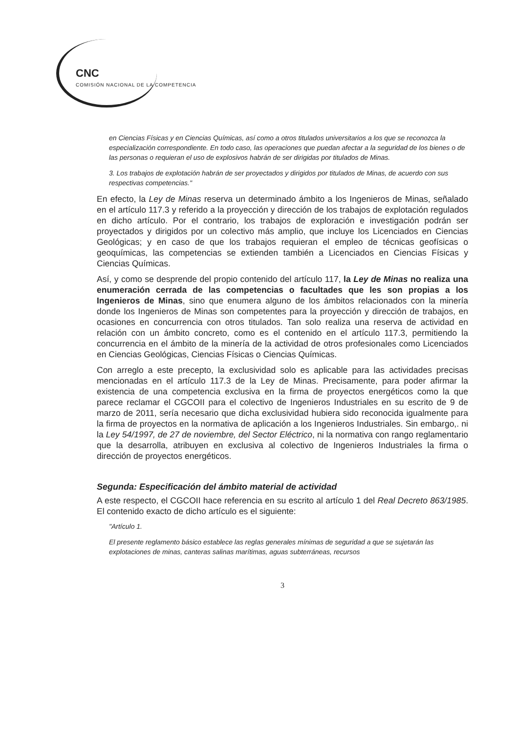CNC
COMISIÓN NACIONAL DE LA COMPETENCIA
en Ciencias Físicas y en Ciencias Químicas, así como a otros titulados universitarios a los que se reconozca la especialización correspondiente. En todo caso, las operaciones que puedan afectar a la seguridad de los bienes o de las personas o requieran el uso de explosivos habrán de ser dirigidas por titulados de Minas.
3. Los trabajos de explotación habrán de ser proyectados y dirigidos por titulados de Minas, de acuerdo con sus respectivas competencias."
En efecto, la Ley de Minas reserva un determinado ámbito a los Ingenieros de Minas, señalado en el artículo 117.3 y referido a la proyección y dirección de los trabajos de explotación regulados en dicho artículo. Por el contrario, los trabajos de exploración e investigación podrán ser proyectados y dirigidos por un colectivo más amplio, que incluye los Licenciados en Ciencias Geológicas; y en caso de que los trabajos requieran el empleo de técnicas geofísicas o geoquímicas, las competencias se extienden también a Licenciados en Ciencias Físicas y Ciencias Químicas.
Así, y como se desprende del propio contenido del artículo 117, la Ley de Minas no realiza una enumeración cerrada de las competencias o facultades que les son propias a los Ingenieros de Minas, sino que enumera alguno de los ámbitos relacionados con la minería donde los Ingenieros de Minas son competentes para la proyección y dirección de trabajos, en ocasiones en concurrencia con otros titulados. Tan solo realiza una reserva de actividad en relación con un ámbito concreto, como es el contenido en el artículo 117.3, permitiendo la concurrencia en el ámbito de la minería de la actividad de otros profesionales como Licenciados en Ciencias Geológicas, Ciencias Físicas o Ciencias Químicas.
Con arreglo a este precepto, la exclusividad solo es aplicable para las actividades precisas mencionadas en el artículo 117.3 de la Ley de Minas. Precisamente, para poder afirmar la existencia de una competencia exclusiva en la firma de proyectos energéticos como la que parece reclamar el CGCOII para el colectivo de Ingenieros Industriales en su escrito de 9 de marzo de 2011, sería necesario que dicha exclusividad hubiera sido reconocida igualmente para la firma de proyectos en la normativa de aplicación a los Ingenieros Industriales. Sin embargo,. ni la Ley 54/1997, de 27 de noviembre, del Sector Eléctrico, ni la normativa con rango reglamentario que la desarrolla, atribuyen en exclusiva al colectivo de Ingenieros Industriales la firma o dirección de proyectos energéticos.
Segunda: Especificación del ámbito material de actividad
A este respecto, el CGCOII hace referencia en su escrito al artículo 1 del Real Decreto 863/1985. El contenido exacto de dicho artículo es el siguiente:
"Artículo 1.
El presente reglamento básico establece las reglas generales mínimas de seguridad a que se sujetarán las explotaciones de minas, canteras salinas marítimas, aguas subterráneas, recursos
3